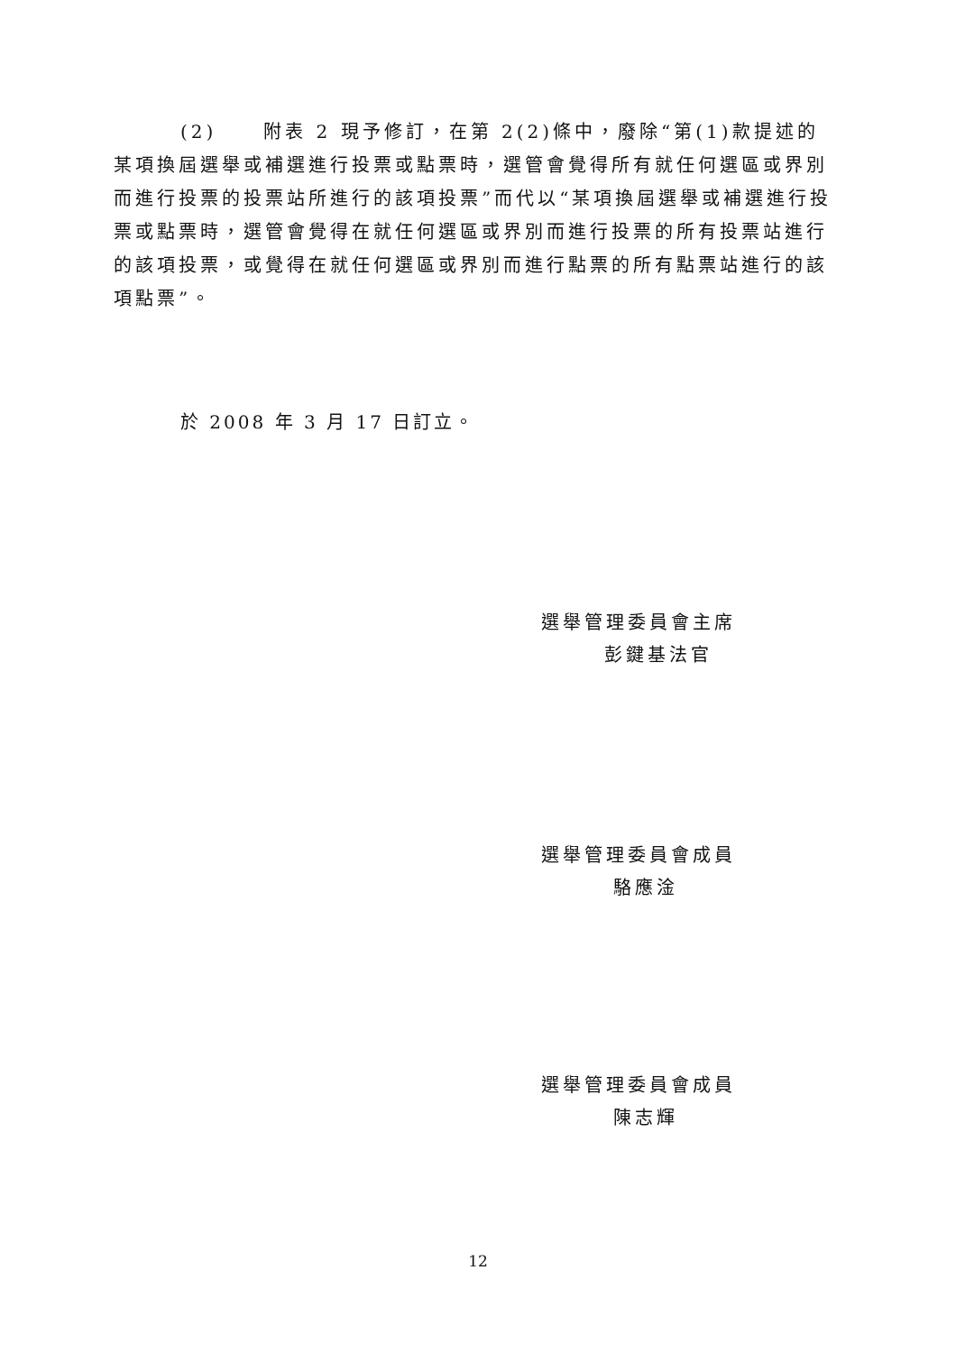(2) 附表 2 現予修訂，在第 2(2)條中，廢除“第(1)款提述的某項換屆選舉或補選進行投票或點票時，選管會覺得所有就任何選區或界別而進行投票的投票站所進行的該項投票”而代以“某項換屆選舉或補選進行投票或點票時，選管會覺得在就任何選區或界別而進行投票的所有投票站進行的該項投票，或覺得在就任何選區或界別而進行點票的所有點票站進行的該項點票”。
於 2008 年 3 月 17 日訂立。
選舉管理委員會主席
彭鍵基法官
選舉管理委員會成員
駱應淦
選舉管理委員會成員
陳志輝
12